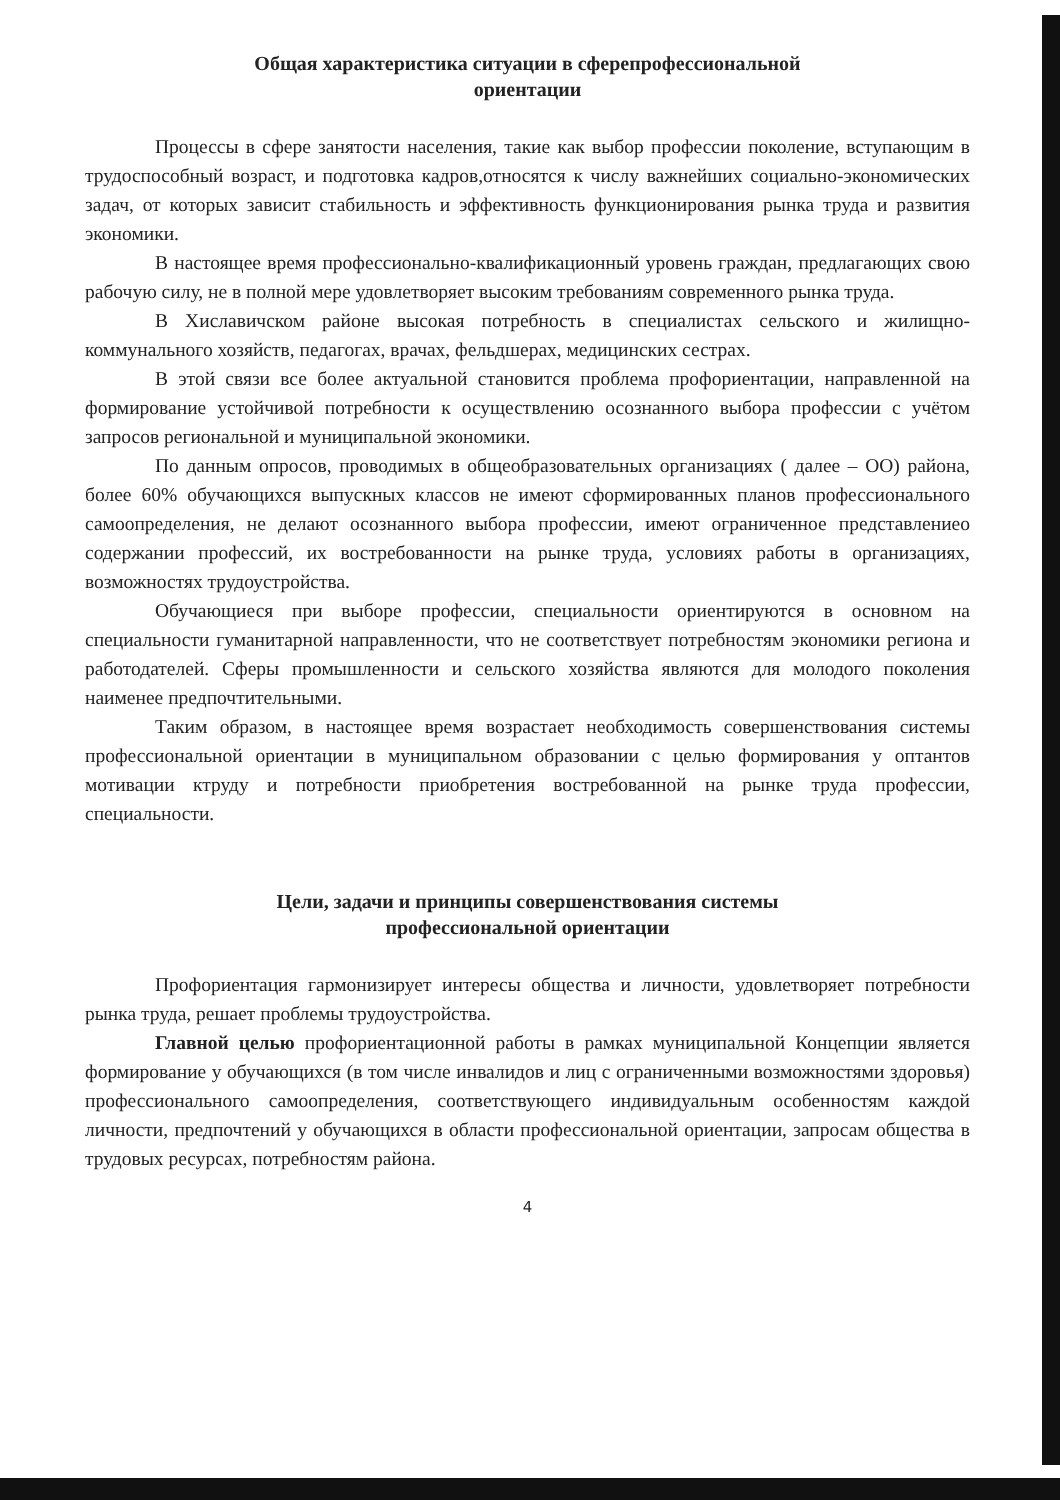Общая характеристика ситуации в сферепрофессиональной
ориентации
Процессы в сфере занятости населения, такие как выбор профессии поколение, вступающим в трудоспособный возраст, и подготовка кадров,относятся к числу важнейших социально-экономических задач, от которых зависит стабильность и эффективность функционирования рынка труда и развития экономики.
В настоящее время профессионально-квалификационный уровень граждан, предлагающих свою рабочую силу, не в полной мере удовлетворяет высоким требованиям современного рынка труда.
В Хиславичском районе высокая потребность в специалистах сельского и жилищно-коммунального хозяйств, педагогах, врачах, фельдшерах, медицинских сестрах.
В этой связи все более актуальной становится проблема профориентации, направленной на формирование устойчивой потребности к осуществлению осознанного выбора профессии с учётом запросов региональной и муниципальной экономики.
По данным опросов, проводимых в общеобразовательных организациях ( далее – ОО) района, более 60% обучающихся выпускных классов не имеют сформированных планов профессионального самоопределения, не делают осознанного выбора профессии, имеют ограниченное представлениео содержании профессий, их востребованности на рынке труда, условиях работы в организациях, возможностях трудоустройства.
Обучающиеся при выборе профессии, специальности ориентируются в основном на специальности гуманитарной направленности, что не соответствует потребностям экономики региона и работодателей. Сферы промышленности и сельского хозяйства являются для молодого поколения наименее предпочтительными.
Таким образом, в настоящее время возрастает необходимость совершенствования системы профессиональной ориентации в муниципальном образовании с целью формирования у оптантов мотивации ктруду и потребности приобретения востребованной на рынке труда профессии, специальности.
Цели, задачи и принципы совершенствования системы
профессиональной ориентации
Профориентация гармонизирует интересы общества и личности, удовлетворяет потребности рынка труда, решает проблемы трудоустройства.
Главной целью профориентационной работы в рамках муниципальной Концепции является формирование у обучающихся (в том числе инвалидов и лиц с ограниченными возможностями здоровья) профессионального самоопределения, соответствующего индивидуальным особенностям каждой личности, предпочтений у обучающихся в области профессиональной ориентации, запросам общества в трудовых ресурсах, потребностям района.
4